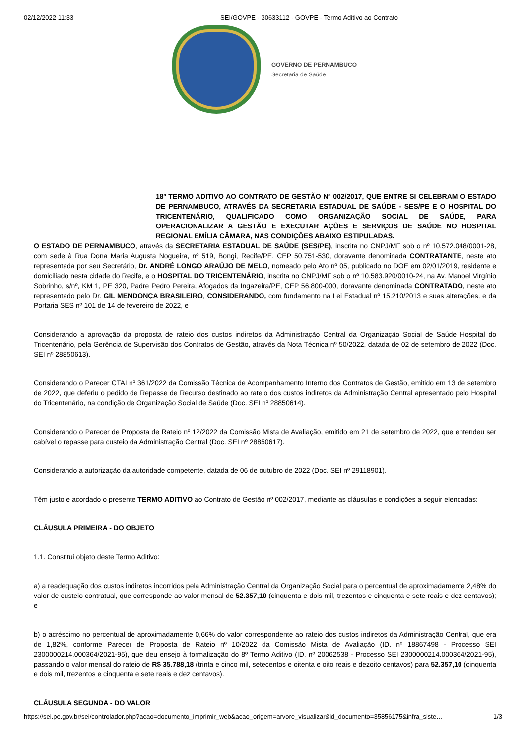02/12/2022 11:33 SEI/GOVPE - 30633112 - GOVPE - Termo Aditivo ao Contrato
GOVERNO DE PERNAMBUCO
Secretaria de Saúde
18º TERMO ADITIVO AO CONTRATO DE GESTÃO Nº 002/2017, QUE ENTRE SI CELEBRAM O ESTADO DE PERNAMBUCO, ATRAVÉS DA SECRETARIA ESTADUAL DE SAÚDE - SES/PE E O HOSPITAL DO TRICENTENÁRIO, QUALIFICADO COMO ORGANIZAÇÃO SOCIAL DE SAÚDE, PARA OPERACIONALIZAR A GESTÃO E EXECUTAR AÇÕES E SERVIÇOS DE SAÚDE NO HOSPITAL REGIONAL EMÍLIA CÂMARA, NAS CONDIÇÕES ABAIXO ESTIPULADAS.
O ESTADO DE PERNAMBUCO, através da SECRETARIA ESTADUAL DE SAÚDE (SES/PE), inscrita no CNPJ/MF sob o nº 10.572.048/0001-28, com sede à Rua Dona Maria Augusta Nogueira, nº 519, Bongi, Recife/PE, CEP 50.751-530, doravante denominada CONTRATANTE, neste ato representada por seu Secretário, Dr. ANDRÉ LONGO ARAÚJO DE MELO, nomeado pelo Ato nº 05, publicado no DOE em 02/01/2019, residente e domiciliado nesta cidade do Recife, e o HOSPITAL DO TRICENTENÁRIO, inscrita no CNPJ/MF sob o nº 10.583.920/0010-24, na Av. Manoel Virgínio Sobrinho, s/nº, KM 1, PE 320, Padre Pedro Pereira, Afogados da Ingazeira/PE, CEP 56.800-000, doravante denominada CONTRATADO, neste ato representado pelo Dr. GIL MENDONÇA BRASILEIRO, CONSIDERANDO, com fundamento na Lei Estadual nº 15.210/2013 e suas alterações, e da Portaria SES nº 101 de 14 de fevereiro de 2022, e
Considerando a aprovação da proposta de rateio dos custos indiretos da Administração Central da Organização Social de Saúde Hospital do Tricentenário, pela Gerência de Supervisão dos Contratos de Gestão, através da Nota Técnica nº 50/2022, datada de 02 de setembro de 2022 (Doc. SEI nº 28850613).
Considerando o Parecer CTAI nº 361/2022 da Comissão Técnica de Acompanhamento Interno dos Contratos de Gestão, emitido em 13 de setembro de 2022, que deferiu o pedido de Repasse de Recurso destinado ao rateio dos custos indiretos da Administração Central apresentado pelo Hospital do Tricentenário, na condição de Organização Social de Saúde (Doc. SEI nº 28850614).
Considerando o Parecer de Proposta de Rateio nº 12/2022 da Comissão Mista de Avaliação, emitido em 21 de setembro de 2022, que entendeu ser cabível o repasse para custeio da Administração Central (Doc. SEI nº 28850617).
Considerando a autorização da autoridade competente, datada de 06 de outubro de 2022 (Doc. SEI nº 29118901).
Têm justo e acordado o presente TERMO ADITIVO ao Contrato de Gestão nº 002/2017, mediante as cláusulas e condições a seguir elencadas:
CLÁUSULA PRIMEIRA - DO OBJETO
1.1. Constitui objeto deste Termo Aditivo:
a) a readequação dos custos indiretos incorridos pela Administração Central da Organização Social para o percentual de aproximadamente 2,48% do valor de custeio contratual, que corresponde ao valor mensal de 52.357,10 (cinquenta e dois mil, trezentos e cinquenta e sete reais e dez centavos); e
b) o acréscimo no percentual de aproximadamente 0,66% do valor correspondente ao rateio dos custos indiretos da Administração Central, que era de 1,82%, conforme Parecer de Proposta de Rateio nº 10/2022 da Comissão Mista de Avaliação (ID. nº 18867498 - Processo SEI 2300000214.000364/2021-95), que deu ensejo à formalização do 8º Termo Aditivo (ID. nº 20062538 - Processo SEI 2300000214.000364/2021-95), passando o valor mensal do rateio de R$ 35.788,18 (trinta e cinco mil, setecentos e oitenta e oito reais e dezoito centavos) para 52.357,10 (cinquenta e dois mil, trezentos e cinquenta e sete reais e dez centavos).
CLÁUSULA SEGUNDA - DO VALOR
https://sei.pe.gov.br/sei/controlador.php?acao=documento_imprimir_web&acao_origem=arvore_visualizar&id_documento=35856175&infra_siste… 1/3